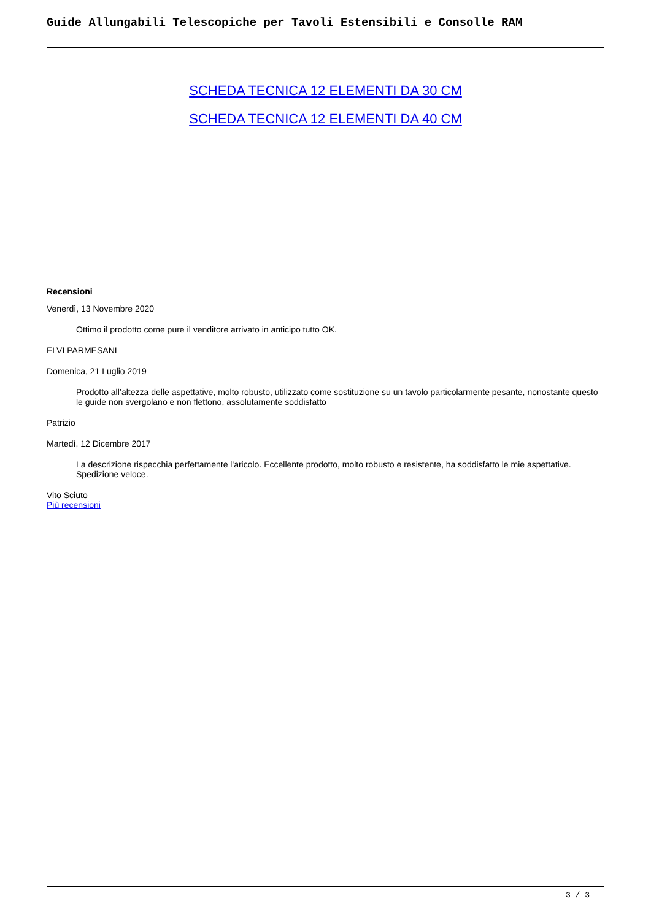Guide Allungabili Telescopiche per Tavoli Estensibili e Consolle RAM
SCHEDA TECNICA 12 ELEMENTI DA 30 CM
SCHEDA TECNICA 12 ELEMENTI DA 40 CM
Recensioni
Venerdì, 13 Novembre 2020
Ottimo il prodotto come pure il venditore arrivato in anticipo tutto OK.
ELVI PARMESANI
Domenica, 21 Luglio 2019
Prodotto all’altezza delle aspettative, molto robusto, utilizzato come sostituzione su un tavolo particolarmente pesante, nonostante questo le guide non svergolano e non flettono, assolutamente soddisfatto
Patrizio
Martedì, 12 Dicembre 2017
La descrizione rispecchia perfettamente l'aricolo. Eccellente prodotto, molto robusto e resistente, ha soddisfatto le mie aspettative. Spedizione veloce.
Vito Sciuto
Più recensioni
3 / 3